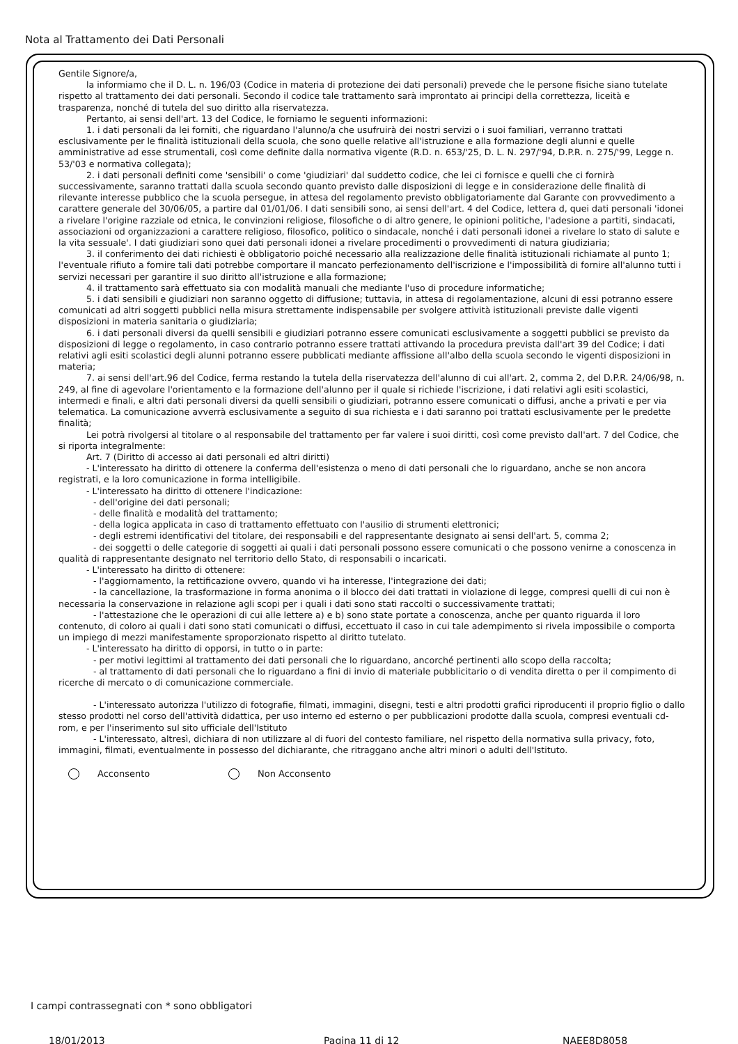Nota al Trattamento dei Dati Personali
Gentile Signore/a,
la informiamo che il D. L. n. 196/03 (Codice in materia di protezione dei dati personali) prevede che le persone fisiche siano tutelate rispetto al trattamento dei dati personali. Secondo il codice tale trattamento sarà improntato ai principi della correttezza, liceità e trasparenza, nonché di tutela del suo diritto alla riservatezza.
Pertanto, ai sensi dell'art. 13 del Codice, le forniamo le seguenti informazioni:
1. i dati personali da lei forniti, che riguardano l'alunno/a che usufruirà dei nostri servizi o i suoi familiari, verranno trattati esclusivamente per le finalità istituzionali della scuola, che sono quelle relative all'istruzione e alla formazione degli alunni e quelle amministrative ad esse strumentali, così come definite dalla normativa vigente (R.D. n. 653/'25, D. L. N. 297/'94, D.P.R. n. 275/'99, Legge n. 53/'03 e normativa collegata);
2. i dati personali definiti come 'sensibili' o come 'giudiziari' dal suddetto codice, che lei ci fornisce e quelli che ci fornirà successivamente, saranno trattati dalla scuola secondo quanto previsto dalle disposizioni di legge e in considerazione delle finalità di rilevante interesse pubblico che la scuola persegue, in attesa del regolamento previsto obbligatoriamente dal Garante con provvedimento a carattere generale del 30/06/05, a partire dal 01/01/06. I dati sensibili sono, ai sensi dell'art. 4 del Codice, lettera d, quei dati personali 'idonei a rivelare l'origine razziale od etnica, le convinzioni religiose, filosofiche o di altro genere, le opinioni politiche, l'adesione a partiti, sindacati, associazioni od organizzazioni a carattere religioso, filosofico, politico o sindacale, nonché i dati personali idonei a rivelare lo stato di salute e la vita sessuale'. I dati giudiziari sono quei dati personali idonei a rivelare procedimenti o provvedimenti di natura giudiziaria;
3. il conferimento dei dati richiesti è obbligatorio poiché necessario alla realizzazione delle finalità istituzionali richiamate al punto 1; l'eventuale rifiuto a fornire tali dati potrebbe comportare il mancato perfezionamento dell'iscrizione e l'impossibilità di fornire all'alunno tutti i servizi necessari per garantire il suo diritto all'istruzione e alla formazione;
4. il trattamento sarà effettuato sia con modalità manuali che mediante l'uso di procedure informatiche;
5. i dati sensibili e giudiziari non saranno oggetto di diffusione; tuttavia, in attesa di regolamentazione, alcuni di essi potranno essere comunicati ad altri soggetti pubblici nella misura strettamente indispensabile per svolgere attività istituzionali previste dalle vigenti disposizioni in materia sanitaria o giudiziaria;
6. i dati personali diversi da quelli sensibili e giudiziari potranno essere comunicati esclusivamente a soggetti pubblici se previsto da disposizioni di legge o regolamento, in caso contrario potranno essere trattati attivando la procedura prevista dall'art 39 del Codice; i dati relativi agli esiti scolastici degli alunni potranno essere pubblicati mediante affissione all'albo della scuola secondo le vigenti disposizioni in materia;
7. ai sensi dell'art.96 del Codice, ferma restando la tutela della riservatezza dell'alunno di cui all'art. 2, comma 2, del D.P.R. 24/06/98, n. 249, al fine di agevolare l'orientamento e la formazione dell'alunno per il quale si richiede l'iscrizione, i dati relativi agli esiti scolastici, intermedi e finali, e altri dati personali diversi da quelli sensibili o giudiziari, potranno essere comunicati o diffusi, anche a privati e per via telematica. La comunicazione avverrà esclusivamente a seguito di sua richiesta e i dati saranno poi trattati esclusivamente per le predette finalità;
Lei potrà rivolgersi al titolare o al responsabile del trattamento per far valere i suoi diritti, così come previsto dall'art. 7 del Codice, che si riporta integralmente:
Art. 7 (Diritto di accesso ai dati personali ed altri diritti)
- L'interessato ha diritto di ottenere la conferma dell'esistenza o meno di dati personali che lo riguardano, anche se non ancora registrati, e la loro comunicazione in forma intelligibile.
- L'interessato ha diritto di ottenere l'indicazione:
- dell'origine dei dati personali;
- delle finalità e modalità del trattamento;
- della logica applicata in caso di trattamento effettuato con l'ausilio di strumenti elettronici;
- degli estremi identificativi del titolare, dei responsabili e del rappresentante designato ai sensi dell'art. 5, comma 2;
- dei soggetti o delle categorie di soggetti ai quali i dati personali possono essere comunicati o che possono venirne a conoscenza in qualità di rappresentante designato nel territorio dello Stato, di responsabili o incaricati.
- L'interessato ha diritto di ottenere:
- l'aggiornamento, la rettificazione ovvero, quando vi ha interesse, l'integrazione dei dati;
- la cancellazione, la trasformazione in forma anonima o il blocco dei dati trattati in violazione di legge, compresi quelli di cui non è necessaria la conservazione in relazione agli scopi per i quali i dati sono stati raccolti o successivamente trattati;
- l'attestazione che le operazioni di cui alle lettere a) e b) sono state portate a conoscenza, anche per quanto riguarda il loro contenuto, di coloro ai quali i dati sono stati comunicati o diffusi, eccettuato il caso in cui tale adempimento si rivela impossibile o comporta un impiego di mezzi manifestamente sproporzionato rispetto al diritto tutelato.
- L'interessato ha diritto di opporsi, in tutto o in parte:
- per motivi legittimi al trattamento dei dati personali che lo riguardano, ancorché pertinenti allo scopo della raccolta;
- al trattamento di dati personali che lo riguardano a fini di invio di materiale pubblicitario o di vendita diretta o per il compimento di ricerche di mercato o di comunicazione commerciale.
- L'interessato autorizza l'utilizzo di fotografie, filmati, immagini, disegni, testi e altri prodotti grafici riproducenti il proprio figlio o dallo stesso prodotti nel corso dell'attività didattica, per uso interno ed esterno o per pubblicazioni prodotte dalla scuola, compresi eventuali cd-rom, e per l'inserimento sul sito ufficiale dell'Istituto
- L'interessato, altresì, dichiara di non utilizzare al di fuori del contesto familiare, nel rispetto della normativa sulla privacy, foto, immagini, filmati, eventualmente in possesso del dichiarante, che ritraggano anche altri minori o adulti dell'Istituto.
Acconsento Non Acconsento
I campi contrassegnati con * sono obbligatori
18/01/2013 Pagina 11 di 12 NAEE8D8058